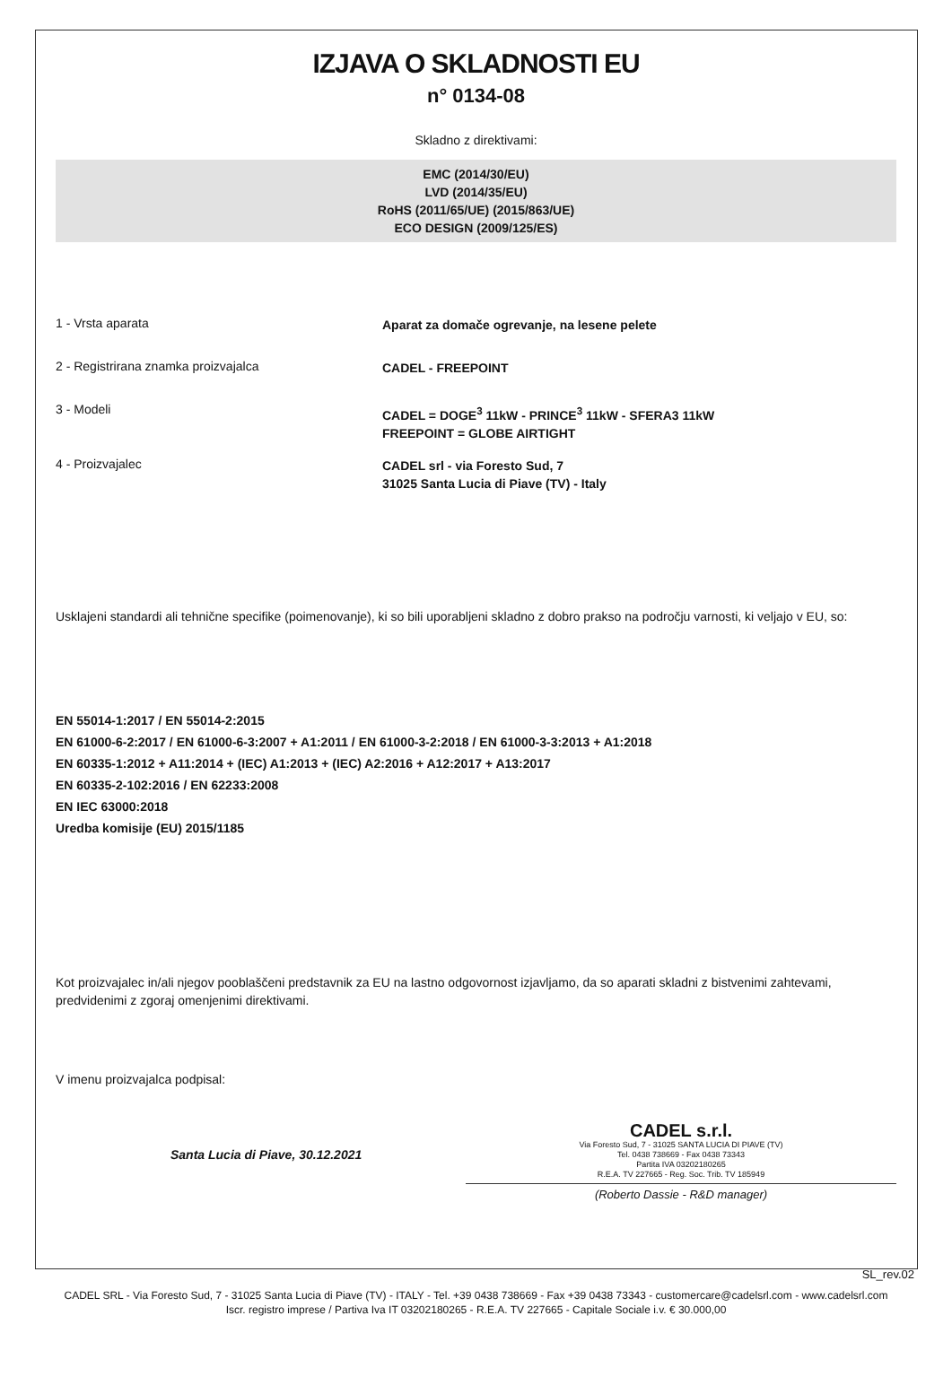IZJAVA O SKLADNOSTI EU
n° 0134-08
Skladno z direktivami:
EMC (2014/30/EU)
LVD (2014/35/EU)
RoHS (2011/65/UE) (2015/863/UE)
ECO DESIGN (2009/125/ES)
1 - Vrsta aparata
Aparat za domače ogrevanje, na lesene pelete
2 - Registrirana znamka proizvajalca
CADEL - FREEPOINT
3 - Modeli
CADEL = DOGE<sup>3</sup> 11kW - PRINCE<sup>3</sup> 11kW - SFERA3 11kW
FREEPOINT = GLOBE AIRTIGHT
4 - Proizvajalec
CADEL srl - via Foresto Sud, 7
31025 Santa Lucia di Piave (TV) - Italy
Usklajeni standardi ali tehnične specifike (poimenovanje), ki so bili uporabljeni skladno z dobro prakso na področju varnosti, ki veljajo v EU, so:
EN 55014-1:2017 / EN 55014-2:2015
EN 61000-6-2:2017 / EN 61000-6-3:2007 + A1:2011 / EN 61000-3-2:2018 / EN 61000-3-3:2013 + A1:2018
EN 60335-1:2012 + A11:2014 + (IEC) A1:2013 + (IEC) A2:2016 + A12:2017 + A13:2017
EN 60335-2-102:2016 / EN 62233:2008
EN IEC 63000:2018
Uredba komisije (EU) 2015/1185
Kot proizvajalec in/ali njegov pooblaščeni predstavnik za EU na lastno odgovornost izjavljamo, da so aparati skladni z bistvenimi zahtevami, predvidenimi z zgoraj omenjenimi direktivami.
V imenu proizvajalca podpisal:
Santa Lucia di Piave, 30.12.2021
CADEL s.r.l.
Via Foresto Sud, 7 - 31025 SANTA LUCIA DI PIAVE (TV)
Tel. 0438 738669 - Fax 0438 73343
Partita IVA 03202180265
R.E.A. TV 227665 - Reg. Soc. Trib. TV 185949
(Roberto Dassie - R&D manager)
SL_rev.02
CADEL SRL - Via Foresto Sud, 7 - 31025 Santa Lucia di Piave (TV) - ITALY - Tel. +39 0438 738669 - Fax +39 0438 73343 - customercare@cadelsrl.com - www.cadelsrl.com
Iscr. registro imprese / Partiva Iva IT 03202180265 - R.E.A. TV 227665 - Capitale Sociale i.v. € 30.000,00